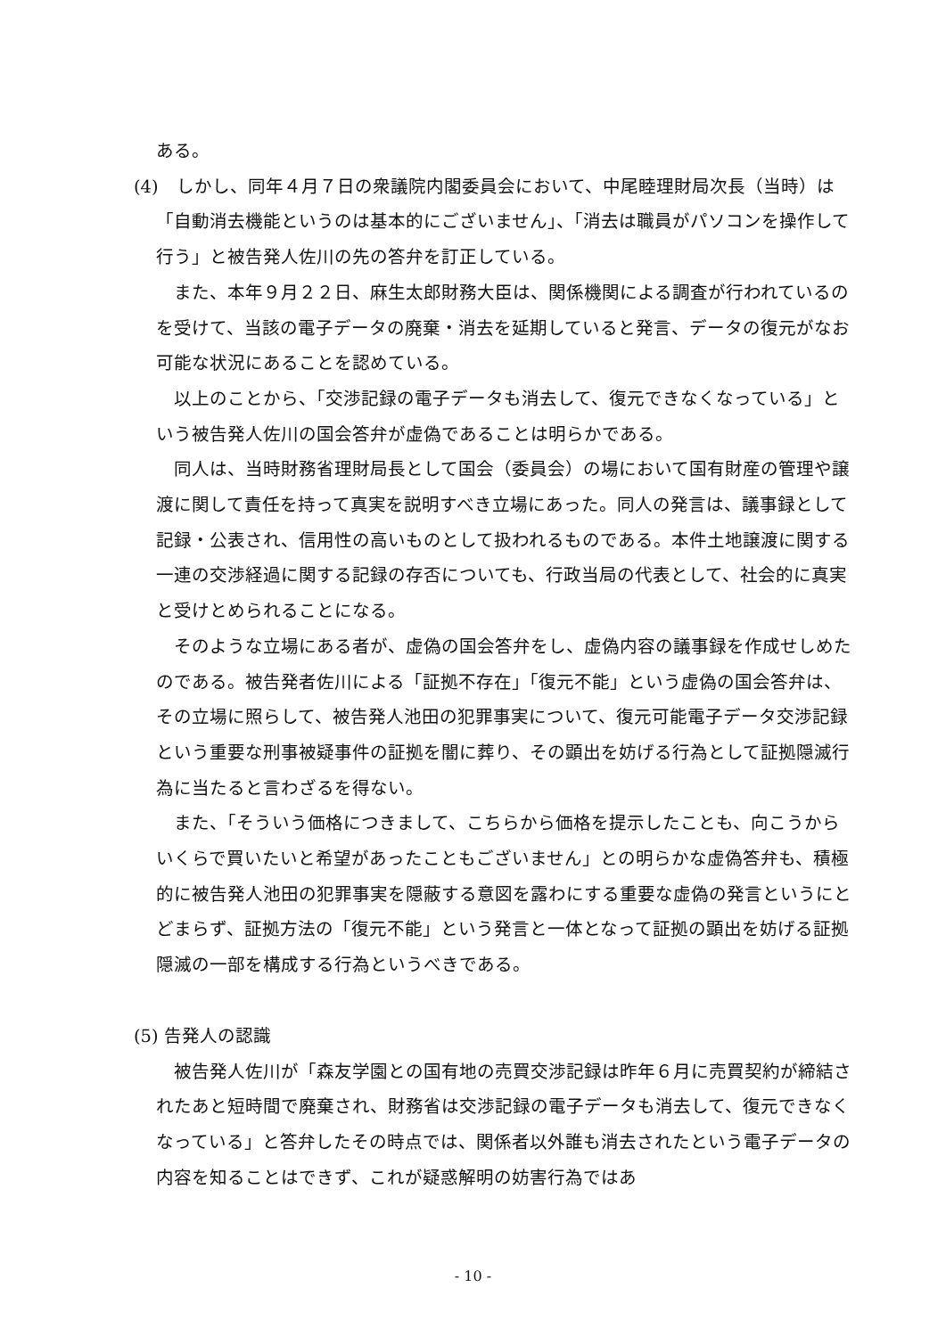ある。
(4)　しかし、同年４月７日の衆議院内閣委員会において、中尾睦理財局次長（当時）は「自動消去機能というのは基本的にございません」、「消去は職員がパソコンを操作して行う」と被告発人佐川の先の答弁を訂正している。
また、本年９月２２日、麻生太郎財務大臣は、関係機関による調査が行われているのを受けて、当該の電子データの廃棄・消去を延期していると発言、データの復元がなお可能な状況にあることを認めている。
以上のことから、「交渉記録の電子データも消去して、復元できなくなっている」という被告発人佐川の国会答弁が虚偽であることは明らかである。
同人は、当時財務省理財局長として国会（委員会）の場において国有財産の管理や譲渡に関して責任を持って真実を説明すべき立場にあった。同人の発言は、議事録として記録・公表され、信用性の高いものとして扱われるものである。本件土地譲渡に関する一連の交渉経過に関する記録の存否についても、行政当局の代表として、社会的に真実と受けとめられることになる。
そのような立場にある者が、虚偽の国会答弁をし、虚偽内容の議事録を作成せしめたのである。被告発者佐川による「証拠不存在」「復元不能」という虚偽の国会答弁は、その立場に照らして、被告発人池田の犯罪事実について、復元可能電子データ交渉記録という重要な刑事被疑事件の証拠を闇に葬り、その顕出を妨げる行為として証拠隠滅行為に当たると言わざるを得ない。
また、「そういう価格につきまして、こちらから価格を提示したことも、向こうからいくらで買いたいと希望があったこともございません」との明らかな虚偽答弁も、積極的に被告発人池田の犯罪事実を隠蔽する意図を露わにする重要な虚偽の発言というにとどまらず、証拠方法の「復元不能」という発言と一体となって証拠の顕出を妨げる証拠隠滅の一部を構成する行為というべきである。
(5) 告発人の認識
被告発人佐川が「森友学園との国有地の売買交渉記録は昨年６月に売買契約が締結されたあと短時間で廃棄され、財務省は交渉記録の電子データも消去して、復元できなくなっている」と答弁したその時点では、関係者以外誰も消去されたという電子データの内容を知ることはできず、これが疑惑解明の妨害行為ではあ
- 10 -